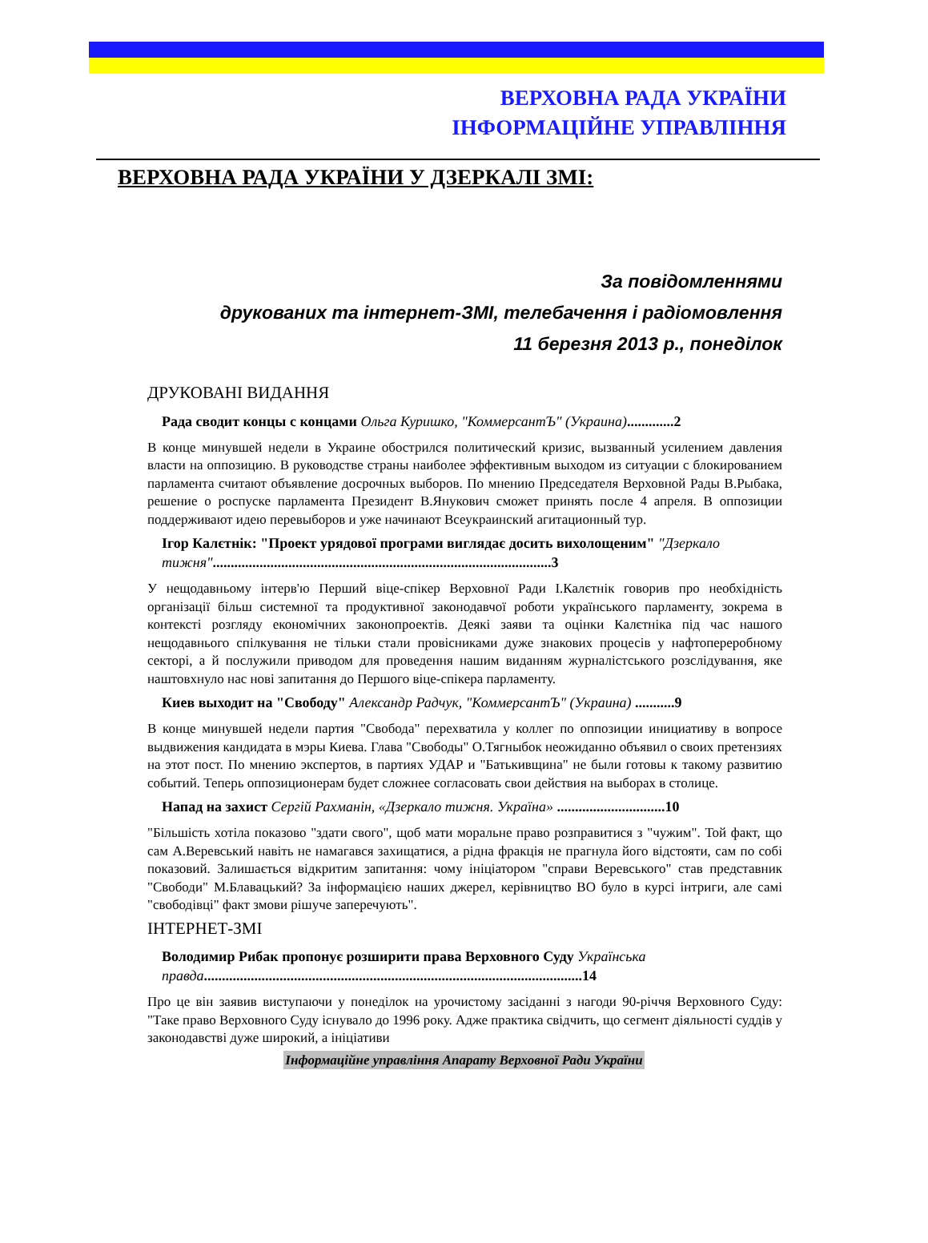ВЕРХОВНА РАДА УКРАЇНИ
ІНФОРМАЦІЙНЕ УПРАВЛІННЯ
ВЕРХОВНА РАДА УКРАЇНИ У ДЗЕРКАЛІ ЗМІ:
За повідомленнями
друкованих та інтернет-ЗМІ, телебачення і радіомовлення
11 березня 2013 р., понеділок
ДРУКОВАНІ ВИДАННЯ
Рада сводит концы с концами Ольга Куришко, "КоммерсантЪ" (Украина).............2
В конце минувшей недели в Украине обострился политический кризис, вызванный усилением давления власти на оппозицию. В руководстве страны наиболее эффективным выходом из ситуации с блокированием парламента считают объявление досрочных выборов. По мнению Председателя Верховной Рады В.Рыбака, решение о роспуске парламента Президент В.Янукович сможет принять после 4 апреля. В оппозиции поддерживают идею перевыборов и уже начинают Всеукраинский агитационный тур.
Ігор Калєтнік: "Проект урядової програми виглядає досить вихолощеним" "Дзеркало тижня"..............................................................................................3
У нещодавньому інтерв'ю Перший віце-спікер Верховної Ради І.Калєтнік говорив про необхідність організації більш системної та продуктивної законодавчої роботи українського парламенту, зокрема в контексті розгляду економічних законопроектів. Деякі заяви та оцінки Калєтніка під час нашого нещодавнього спілкування не тільки стали провісниками дуже знакових процесів у нафтопереробному секторі, а й послужили приводом для проведення нашим виданням журналістського розслідування, яке наштовхнуло нас нові запитання до Першого віце-спікера парламенту.
Киев выходит на "Свободу" Александр Радчук, "КоммерсантЪ" (Украина) ...........9
В конце минувшей недели партия "Свобода" перехватила у коллег по оппозиции инициативу в вопросе выдвижения кандидата в мэры Киева. Глава "Свободы" О.Тягныбок неожиданно объявил о своих претензиях на этот пост. По мнению экспертов, в партиях УДАР и "Батькивщина" не были готовы к такому развитию событий. Теперь оппозиционерам будет сложнее согласовать свои действия на выборах в столице.
Напад на захист Сергій Рахманін, «Дзеркало тижня. Україна» ..............................10
"Більшість хотіла показово "здати свого", щоб мати моральне право розправитися з "чужим". Той факт, що сам А.Веревський навіть не намагався захищатися, а рідна фракція не прагнула його відстояти, сам по собі показовий. Залишається відкритим запитання: чому ініціатором "справи Веревського" став представник "Свободи" М.Блавацький? За інформацією наших джерел, керівництво ВО було в курсі інтриги, але самі "свободівці" факт змови рішуче заперечують".
ІНТЕРНЕТ-ЗМІ
Володимир Рибак пропонує розширити права Верховного Суду Українська правда.........................................................................................................14
Про це він заявив виступаючи у понеділок на урочистому засіданні з нагоди 90-річчя Верховного Суду: "Таке право Верховного Суду існувало до 1996 року. Адже практика свідчить, що сегмент діяльності суддів у законодавстві дуже широкий, а ініціативи
Інформаційне управління Апарату Верховної Ради України